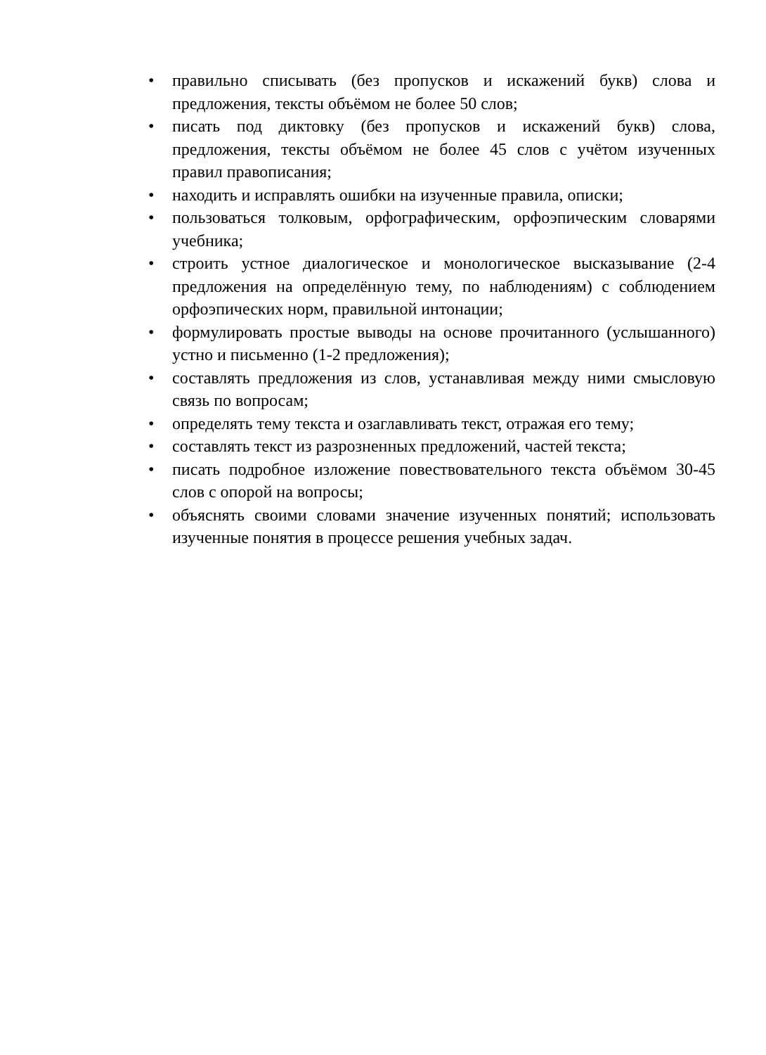• правильно списывать (без пропусков и искажений букв) слова и предложения, тексты объёмом не более 50 слов;
• писать под диктовку (без пропусков и искажений букв) слова, предложения, тексты объёмом не более 45 слов с учётом изученных правил правописания;
• находить и исправлять ошибки на изученные правила, описки;
• пользоваться толковым, орфографическим, орфоэпическим словарями учебника;
• строить устное диалогическое и монологическое высказывание (2-4 предложения на определённую тему, по наблюдениям) с соблюдением орфоэпических норм, правильной интонации;
• формулировать простые выводы на основе прочитанного (услышанного) устно и письменно (1-2 предложения);
• составлять предложения из слов, устанавливая между ними смысловую связь по вопросам;
• определять тему текста и озаглавливать текст, отражая его тему;
• составлять текст из разрозненных предложений, частей текста;
• писать подробное изложение повествовательного текста объёмом 30-45 слов с опорой на вопросы;
• объяснять своими словами значение изученных понятий; использовать изученные понятия в процессе решения учебных задач.